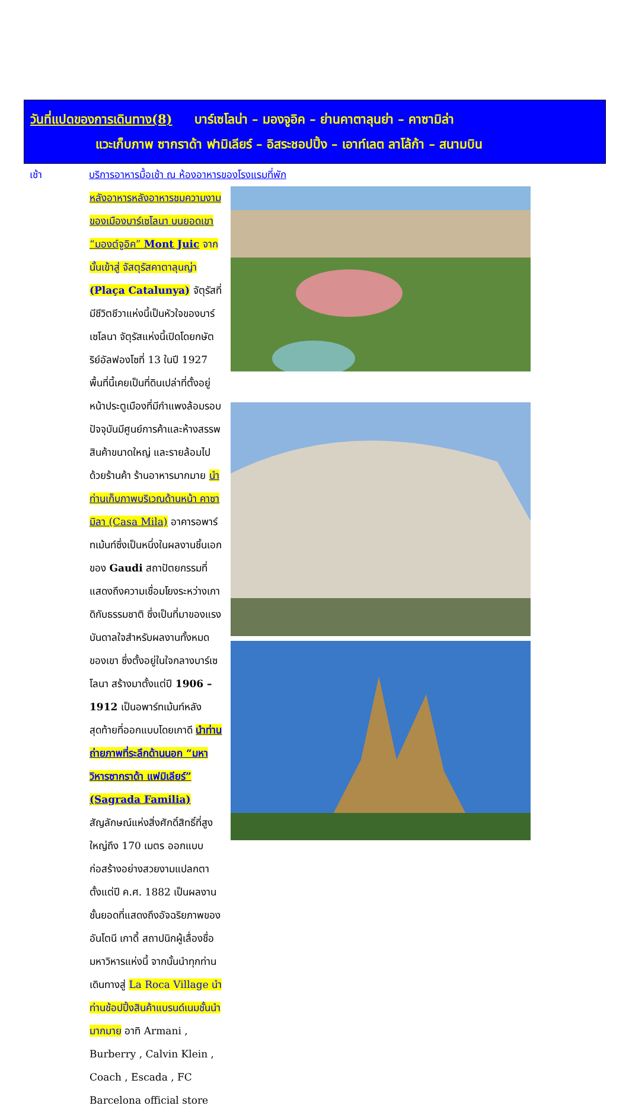วันที่แปดของการเดินทาง(8) บาร์เซโลน่า – มองจูอิค – ย่านคาตาลุนย่า – คาซามิล่า
แวะเก็บภาพ ซากราด้า ฟามิเลียร์ – อิสระชอปปิ้ง – เอาท์เลต ลาโล้ก้า – สนามบิน
เช้า บริการอาหารมื้อเช้า ณ ห้องอาหารของโรงแรมที่พัก
หลังอาหารหลังอาหารชมความงามของเมืองบาร์เซโลนา บนยอดเขา “มองต์จูอิค” Mont Juic จากนั้นเข้าสู่ จัสตุรัสคาตาลุนญ่า (Plaça Catalunya) จัตุรัสที่มีชีวิตชีวาแห่งนี้เป็นหัวใจของบาร์เซโลนา จัตุรัสแห่งนี้เปิดโดยกษัตริย์อัลฟองโซที่ 13 ในปี 1927 พื้นที่นี้เคยเป็นที่ดินเปล่าที่ตั้งอยู่หน้าประตูเมืองที่มีกำแพงล้อมรอบ ปัจจุบันมีศูนย์การค้าและห้างสรรพสินค้าขนาดใหญ่ และรายล้อมไปด้วยร้านค้า ร้านอาหารมากมาย นำท่านเก็บภาพบริเวณด้านหน้า คาซา มิลา (Casa Mila) อาคารอพาร์ทเม้นท์ซึ่งเป็นหนึ่งในผลงานชิ้นเอกของ Gaudi สถาปัตยกรรมที่แสดงถึงความเชื่อมโยงระหว่างเกาดิกับธรรมชาติ ซึ่งเป็นที่มาของแรงบันดาลใจสำหรับผลงานทั้งหมดของเขา ซึ่งตั้งอยู่ในใจกลางบาร์เซโลนา สร้างมาตั้งแต่ปี 1906 – 1912 เป็นอพาร์ทเม้นท์หลังสุดท้ายที่ออกแบบโดยเกาดี นำท่านถ่ายภาพที่ระลึกด้านนอก “มหาวิหารซากราด้า แฟมิเลียร์” (Sagrada Familia) สัญลักษณ์แห่งสิ่งศักดิ์สิทธิ์ที่สูงใหญ่ถึง 170 เมตร ออกแบบก่อสร้างอย่างสวยงามแปลกตา ตั้งแต่ปี ค.ศ. 1882 เป็นผลงานชั้นยอดที่แสดงถึงอัจฉริยภาพของ อันโตนี เกาดี้ สถาปนิกผู้เลื่องชื่อ มหาวิหารแห่งนี้ จากนั้นนำทุกท่านเดินทางสู่ La Roca Village นำท่านช้อปปิ้งสินค้าแบรนด์เนมชั้นนำมากมาย อาทิ Armani , Burberry , Calvin Klein , Coach , Escada , FC Barcelona official store